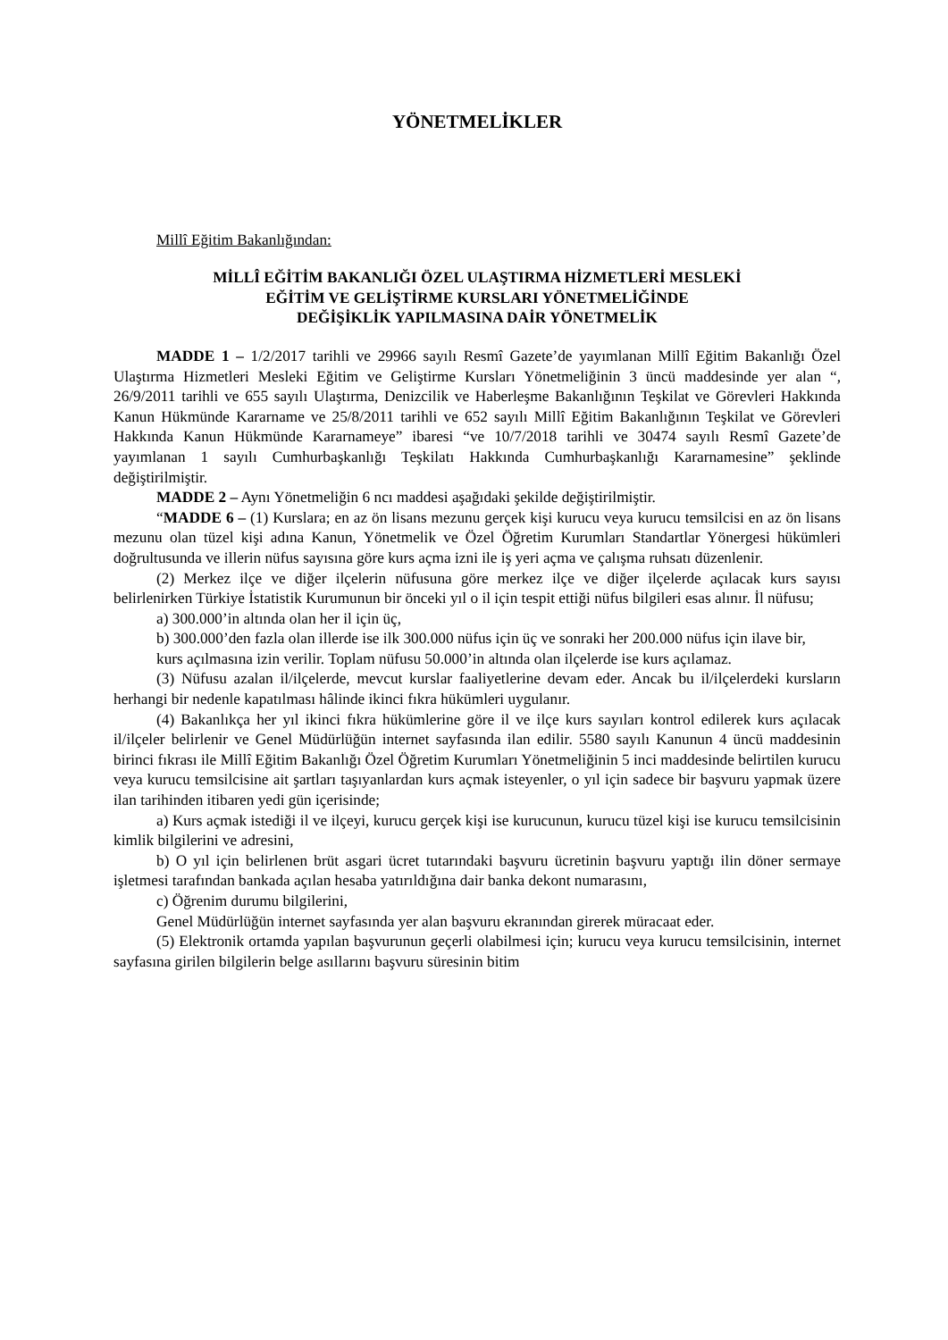YÖNETMELİKLER
Millî Eğitim Bakanlığından:
MİLLÎ EĞİTİM BAKANLIĞI ÖZEL ULAŞTIRMA HİZMETLERİ MESLEKİ
EĞİTİM VE GELİŞTİRME KURSLARI YÖNETMELİĞİNDE
DEĞİŞİKLİK YAPILMASINA DAİR YÖNETMELİK
MADDE 1 – 1/2/2017 tarihli ve 29966 sayılı Resmî Gazete’de yayımlanan Millî Eğitim Bakanlığı Özel Ulaştırma Hizmetleri Mesleki Eğitim ve Geliştirme Kursları Yönetmeliğinin 3 üncü maddesinde yer alan “, 26/9/2011 tarihli ve 655 sayılı Ulaştırma, Denizcilik ve Haberleşme Bakanlığının Teşkilat ve Görevleri Hakkında Kanun Hükmünde Kararname ve 25/8/2011 tarihli ve 652 sayılı Millî Eğitim Bakanlığının Teşkilat ve Görevleri Hakkında Kanun Hükmünde Kararnameye” ibaresi “ve 10/7/2018 tarihli ve 30474 sayılı Resmî Gazete’de yayımlanan 1 sayılı Cumhurbaşkanlığı Teşkilatı Hakkında Cumhurbaşkanlığı Kararnamesine” şeklinde değiştirilmiştir.
MADDE 2 – Aynı Yönetmeliğin 6 ncı maddesi aşağıdaki şekilde değiştirilmiştir.
“MADDE 6 – (1) Kurslara; en az ön lisans mezunu gerçek kişi kurucu veya kurucu temsilcisi en az ön lisans mezunu olan tüzel kişi adına Kanun, Yönetmelik ve Özel Öğretim Kurumları Standartlar Yönergesi hükümleri doğrultusunda ve illerin nüfus sayısına göre kurs açma izni ile iş yeri açma ve çalışma ruhsatı düzenlenir.
(2) Merkez ilçe ve diğer ilçelerin nüfusuna göre merkez ilçe ve diğer ilçelerde açılacak kurs sayısı belirlenirken Türkiye İstatistik Kurumunun bir önceki yıl o il için tespit ettiği nüfus bilgileri esas alınır. İl nüfusu;
a) 300.000’in altında olan her il için üç,
b) 300.000’den fazla olan illerde ise ilk 300.000 nüfus için üç ve sonraki her 200.000 nüfus için ilave bir,
kurs açılmasına izin verilir. Toplam nüfusu 50.000’in altında olan ilçelerde ise kurs açılamaz.
(3) Nüfusu azalan il/ilçelerde, mevcut kurslar faaliyetlerine devam eder. Ancak bu il/ilçelerdeki kursların herhangi bir nedenle kapatılması hâlinde ikinci fıkra hükümleri uygulanır.
(4) Bakanlıkça her yıl ikinci fıkra hükümlerine göre il ve ilçe kurs sayıları kontrol edilerek kurs açılacak il/ilçeler belirlenir ve Genel Müdürlüğün internet sayfasında ilan edilir. 5580 sayılı Kanunun 4 üncü maddesinin birinci fıkrası ile Millî Eğitim Bakanlığı Özel Öğretim Kurumları Yönetmeliğinin 5 inci maddesinde belirtilen kurucu veya kurucu temsilcisine ait şartları taşıyanlardan kurs açmak isteyenler, o yıl için sadece bir başvuru yapmak üzere ilan tarihinden itibaren yedi gün içerisinde;
a) Kurs açmak istediği il ve ilçeyi, kurucu gerçek kişi ise kurucunun, kurucu tüzel kişi ise kurucu temsilcisinin kimlik bilgilerini ve adresini,
b) O yıl için belirlenen brüt asgari ücret tutarındaki başvuru ücretinin başvuru yaptığı ilin döner sermaye işletmesi tarafından bankada açılan hesaba yatırıldığına dair banka dekont numarasını,
c) Öğrenim durumu bilgilerini,
Genel Müdürlüğün internet sayfasında yer alan başvuru ekranından girerek müracaat eder.
(5) Elektronik ortamda yapılan başvurunun geçerli olabilmesi için; kurucu veya kurucu temsilcisinin, internet sayfasına girilen bilgilerin belge asıllarını başvuru süresinin bitim